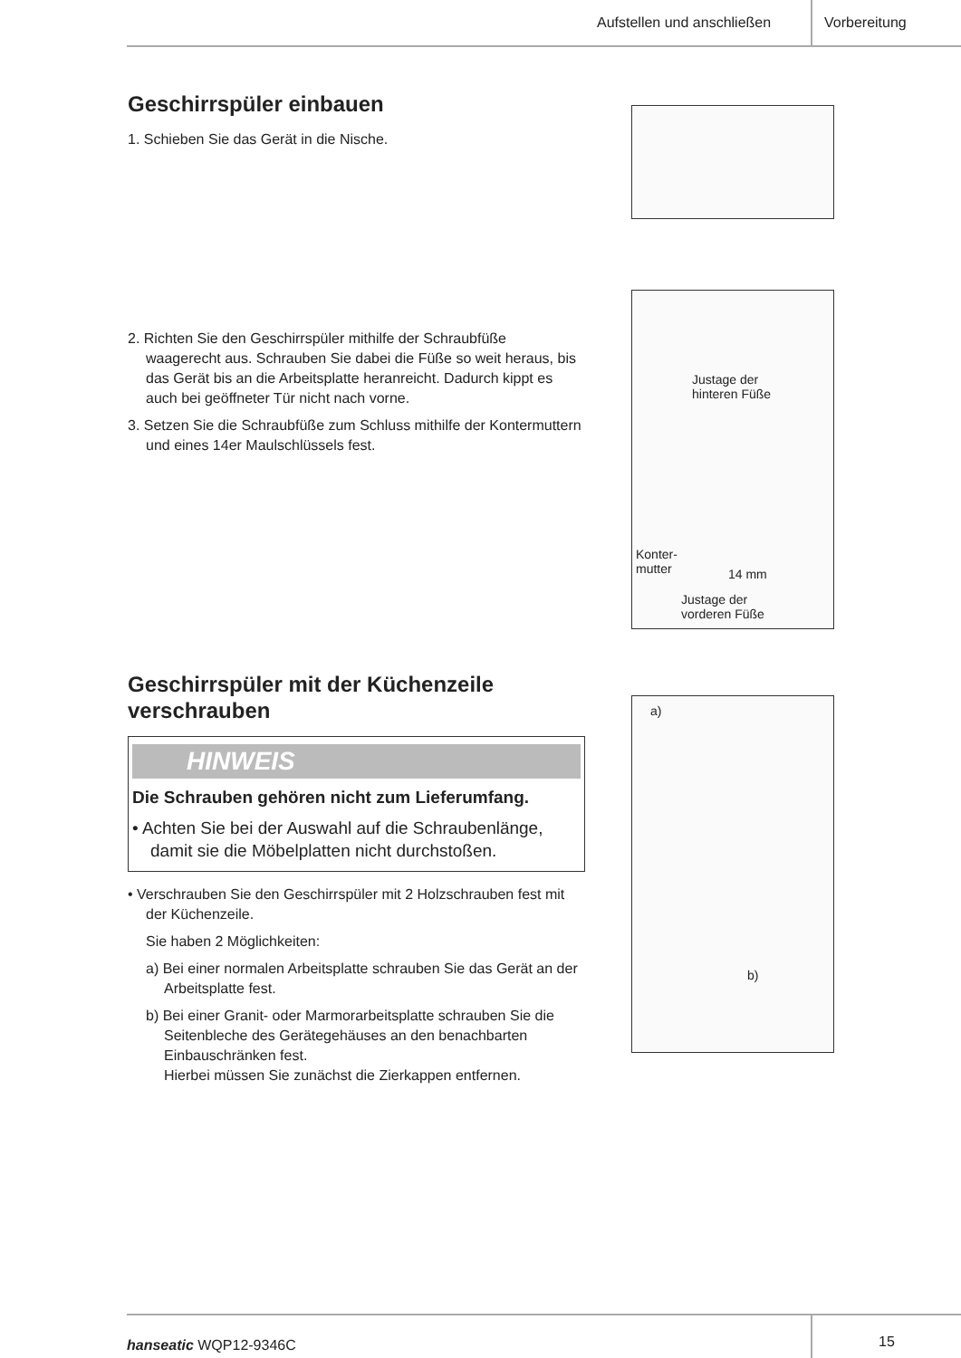Aufstellen und anschließen Vorbereitung
Geschirrspüler einbauen
1. Schieben Sie das Gerät in die Nische.
2. Richten Sie den Geschirrspüler mithilfe der Schraubfüße waagerecht aus. Schrauben Sie dabei die Füße so weit heraus, bis das Gerät bis an die Arbeitsplatte heranreicht. Dadurch kippt es auch bei geöffneter Tür nicht nach vorne.
3. Setzen Sie die Schraubfüße zum Schluss mithilfe der Kontermuttern und eines 14er Maulschlüssels fest.
Geschirrspüler mit der Küchenzeile verschrauben
HINWEIS
Die Schrauben gehören nicht zum Lieferumfang.
• Achten Sie bei der Auswahl auf die Schraubenlänge, damit sie die Möbelplatten nicht durchstoßen.
• Verschrauben Sie den Geschirrspüler mit 2 Holzschrauben fest mit der Küchenzeile.
Sie haben 2 Möglichkeiten:
a) Bei einer normalen Arbeitsplatte schrauben Sie das Gerät an der Arbeitsplatte fest.
b) Bei einer Granit- oder Marmorarbeitsplatte schrauben Sie die Seitenbleche des Gerätegehäuses an den benachbarten Einbauschränken fest.
Hierbei müssen Sie zunächst die Zierkappen entfernen.
Justage der
hinteren Füße
Konter-
mutter
14 mm
Justage der
vorderen Füße
a)
b)
hanseatic WQP12-9346C 15